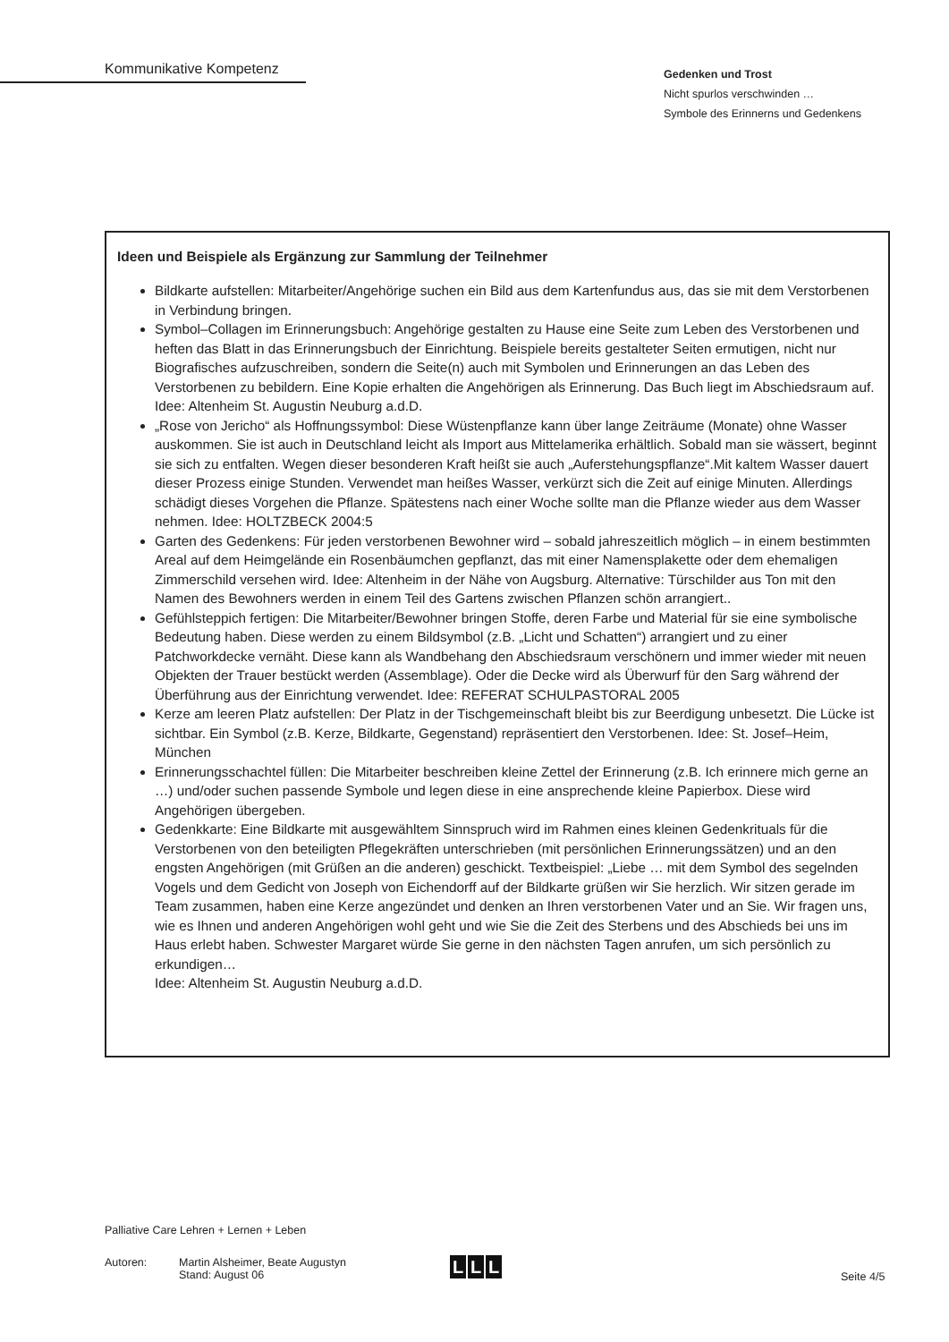Kommunikative Kompetenz
Gedenken und Trost
Nicht spurlos verschwinden …
Symbole des Erinnerns und Gedenkens
Ideen und Beispiele als Ergänzung zur Sammlung der Teilnehmer
Bildkarte aufstellen: Mitarbeiter/Angehörige suchen ein Bild aus dem Kartenfundus aus, das sie mit dem Verstorbenen in Verbindung bringen.
Symbol–Collagen im Erinnerungsbuch: Angehörige gestalten zu Hause eine Seite zum Leben des Verstorbenen und heften das Blatt in das Erinnerungsbuch der Einrichtung. Beispiele bereits gestalteter Seiten ermutigen, nicht nur Biografisches aufzuschreiben, sondern die Seite(n) auch mit Symbolen und Erinnerungen an das Leben des Verstorbenen zu bebildern. Eine Kopie erhalten die Angehörigen als Erinnerung. Das Buch liegt im Abschiedsraum auf. Idee: Altenheim St. Augustin Neuburg a.d.D.
„Rose von Jericho“ als Hoffnungssymbol: Diese Wüstenpflanze kann über lange Zeiträume (Monate) ohne Wasser auskommen. Sie ist auch in Deutschland leicht als Import aus Mittelamerika erhältlich. Sobald man sie wässert, beginnt sie sich zu entfalten. Wegen dieser besonderen Kraft heißt sie auch „Auferstehungspflanze“.Mit kaltem Wasser dauert dieser Prozess einige Stunden. Verwendet man heißes Wasser, verkürzt sich die Zeit auf einige Minuten. Allerdings schädigt dieses Vorgehen die Pflanze. Spätestens nach einer Woche sollte man die Pflanze wieder aus dem Wasser nehmen. Idee: HOLTZBECK 2004:5
Garten des Gedenkens: Für jeden verstorbenen Bewohner wird – sobald jahreszeitlich möglich – in einem bestimmten Areal auf dem Heimgelände ein Rosenbäumchen gepflanzt, das mit einer Namensplakette oder dem ehemaligen Zimmerschild versehen wird. Idee: Altenheim in der Nähe von Augsburg. Alternative: Türschilder aus Ton mit den Namen des Bewohners werden in einem Teil des Gartens zwischen Pflanzen schön arrangiert..
Gefühlsteppich fertigen: Die Mitarbeiter/Bewohner bringen Stoffe, deren Farbe und Material für sie eine symbolische Bedeutung haben. Diese werden zu einem Bildsymbol (z.B. „Licht und Schatten“) arrangiert und zu einer Patchworkdecke vernäht. Diese kann als Wandbehang den Abschiedsraum verschönern und immer wieder mit neuen Objekten der Trauer bestückt werden (Assemblage). Oder die Decke wird als Überwurf für den Sarg während der Überführung aus der Einrichtung verwendet. Idee: REFERAT SCHULPASTORAL 2005
Kerze am leeren Platz aufstellen: Der Platz in der Tischgemeinschaft bleibt bis zur Beerdigung unbesetzt. Die Lücke ist sichtbar. Ein Symbol (z.B. Kerze, Bildkarte, Gegenstand) repräsentiert den Verstorbenen. Idee: St. Josef–Heim, München
Erinnerungsschachtel füllen: Die Mitarbeiter beschreiben kleine Zettel der Erinnerung (z.B. Ich erinnere mich gerne an …) und/oder suchen passende Symbole und legen diese in eine ansprechende kleine Papierbox. Diese wird Angehörigen übergeben.
Gedenkkarte: Eine Bildkarte mit ausgewähltem Sinnspruch wird im Rahmen eines kleinen Gedenkrituals für die Verstorbenen von den beteiligten Pflegekräften unterschrieben (mit persönlichen Erinnerungssätzen) und an den engsten Angehörigen (mit Grüßen an die anderen) geschickt. Textbeispiel: „Liebe … mit dem Symbol des segelnden Vogels und dem Gedicht von Joseph von Eichendorff auf der Bildkarte grüßen wir Sie herzlich. Wir sitzen gerade im Team zusammen, haben eine Kerze angezündet und denken an Ihren verstorbenen Vater und an Sie. Wir fragen uns, wie es Ihnen und anderen Angehörigen wohl geht und wie Sie die Zeit des Sterbens und des Abschieds bei uns im Haus erlebt haben. Schwester Margaret würde Sie gerne in den nächsten Tagen anrufen, um sich persönlich zu erkundigen…
Idee: Altenheim St. Augustin Neuburg a.d.D.
Palliative Care Lehren + Lernen + Leben
Autoren: Martin Alsheimer, Beate Augustyn
Stand: August 06
L L L
Seite 4/5